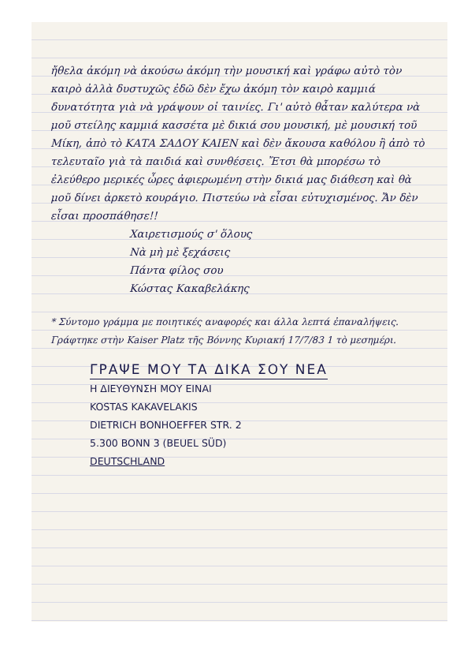ἤθελα ἀκόμη νὰ ἀκούσω ἀκόμη τὴν μουσική καὶ γράφω αὐτὸ τὸν καιρὸ ἀλλὰ δυστυχῶς ἐδῶ δὲν ἔχω ἀκόμη τὸν καιρὸ καμμιά δυνατότητα γιὰ νὰ γράψουν οἱ ταινίες. Γι' αὐτὸ θἆταν καλύτερα νὰ μοῦ στείλης καμμιά κασσέτα μὲ δικιά σου μουσική, μὲ μουσική τοῦ Μίκη, ἀπὸ τὸ ΚΑΤΑ ΣΑΔΟΥ ΚΑΙΕΝ καὶ δὲν ἄκουσα καθόλου ἢ ἀπὸ τὸ τελευταῖο γιὰ τὰ παιδιά καὶ συνθέσεις. Ἔτσι θὰ μπορέσω τὸ ἐλεύθερο μερικές ὧρες ἀφιερωμένη στὴν δικιά μας διάθεση καὶ θὰ μοῦ δίνει ἀρκετὸ κουράγιο. Πιστεύω νὰ εἶσαι εὐτυχισμένος. Ἄν δὲν εἶσαι προσπάθησε!!
Χαιρετισμούς σ' ὅλους
Νὰ μὴ μὲ ξεχάσεις
Πάντα φίλος σου
Κώστας Κακαβελάκης
* Σύντομο γράμμα με ποιητικές αναφορές και άλλα λεπτά ἐπαναλήψεις. Γράφτηκε στὴν Kaiser Platz τῆς Βόννης Κυριακή 17/7/83 1 τὸ μεσημέρι.
ΓΡΑΨΕ ΜΟΥ ΤΑ ΔΙΚΑ ΣΟΥ ΝΕΑ
Η ΔΙΕΥΘΥΝΣΗ ΜΟΥ ΕΙΝΑΙ
KOSTAS KAKAVELAKIS
DIETRICH BONHOEFFER STR. 2
5.300 BONN 3 (BEUEL SÜD)
DEUTSCHLAND